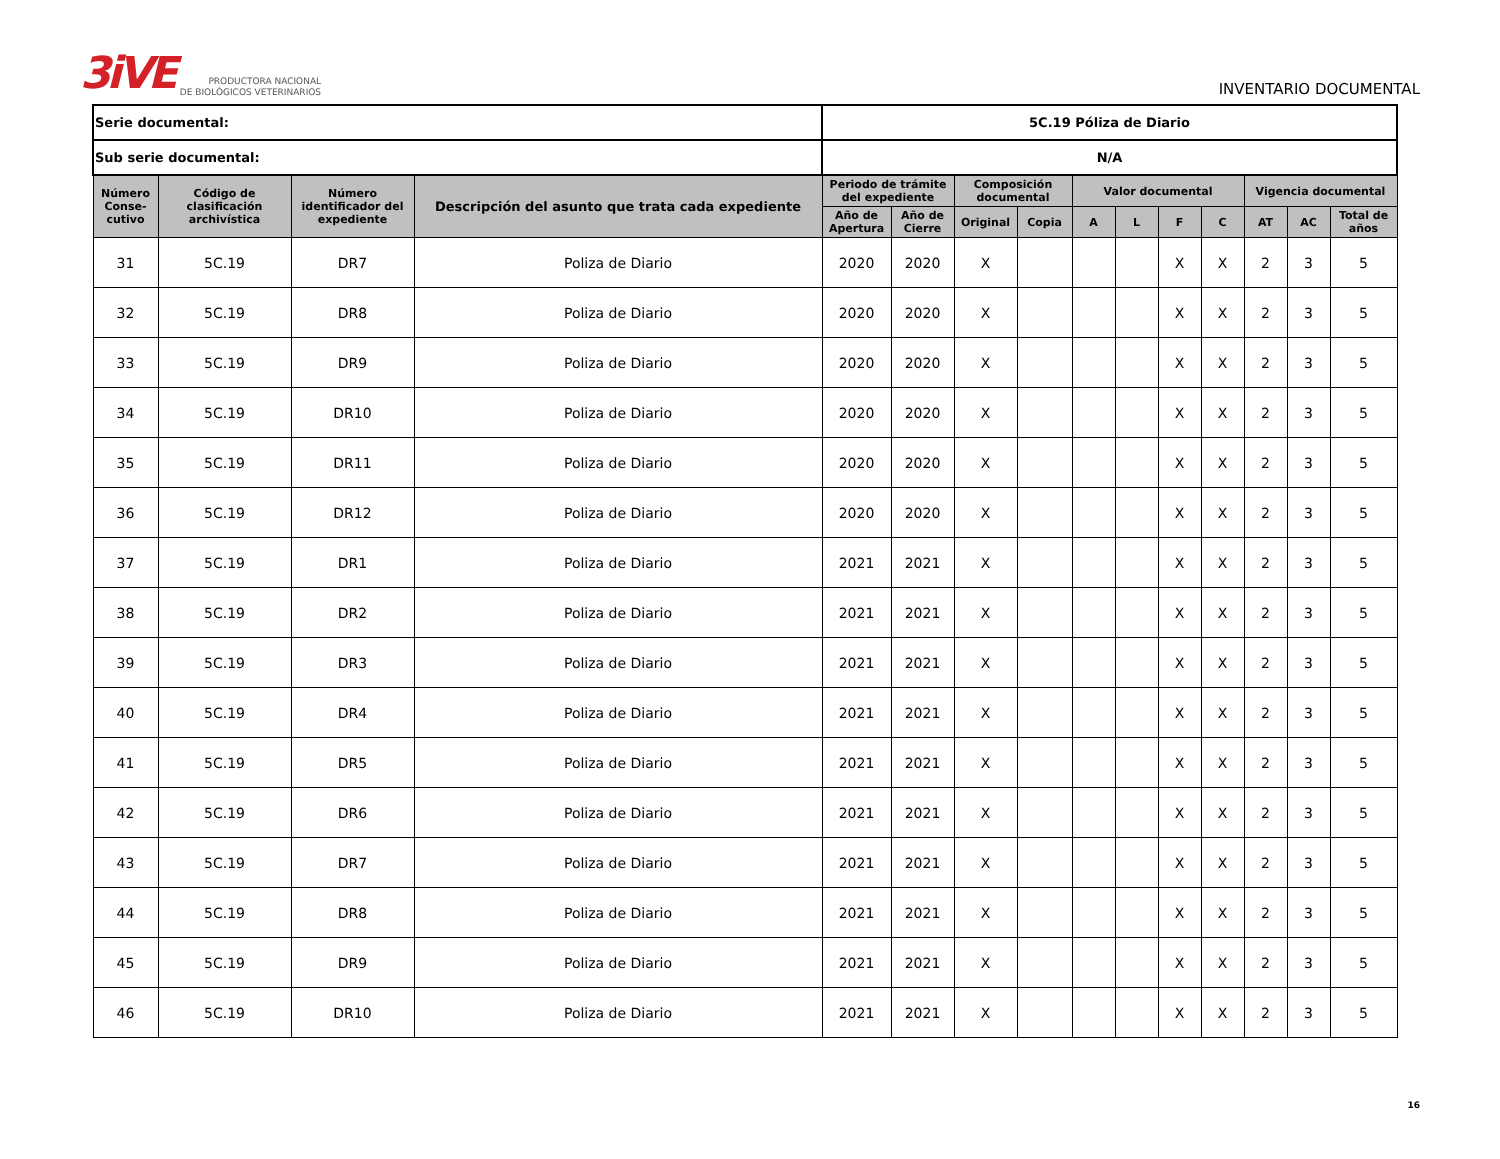3iVE PRODUCTORA NACIONAL
DE BIOLÓGICOS VETERINARIOS
INVENTARIO DOCUMENTAL
| Serie documental: | | | | 5C.19 Póliza de Diario | | | | | | | | | | |
| Sub serie documental: | | | | N/A | | | | | | | | | | |
| Número Conse-cutivo | Código de clasificación archivística | Número identificador del expediente | Descripción del asunto que trata cada expediente | Periodo de trámite del expediente | | Composición documental | | Valor documental | | | | Vigencia documental | | |
| | | | | Año de Apertura | Año de Cierre | Original | Copia | A | L | F | C | AT | AC | Total de años |
| 31 | 5C.19 | DR7 | Poliza de Diario | 2020 | 2020 | X | | | | X | X | 2 | 3 | 5 |
| 32 | 5C.19 | DR8 | Poliza de Diario | 2020 | 2020 | X | | | | X | X | 2 | 3 | 5 |
| 33 | 5C.19 | DR9 | Poliza de Diario | 2020 | 2020 | X | | | | X | X | 2 | 3 | 5 |
| 34 | 5C.19 | DR10 | Poliza de Diario | 2020 | 2020 | X | | | | X | X | 2 | 3 | 5 |
| 35 | 5C.19 | DR11 | Poliza de Diario | 2020 | 2020 | X | | | | X | X | 2 | 3 | 5 |
| 36 | 5C.19 | DR12 | Poliza de Diario | 2020 | 2020 | X | | | | X | X | 2 | 3 | 5 |
| 37 | 5C.19 | DR1 | Poliza de Diario | 2021 | 2021 | X | | | | X | X | 2 | 3 | 5 |
| 38 | 5C.19 | DR2 | Poliza de Diario | 2021 | 2021 | X | | | | X | X | 2 | 3 | 5 |
| 39 | 5C.19 | DR3 | Poliza de Diario | 2021 | 2021 | X | | | | X | X | 2 | 3 | 5 |
| 40 | 5C.19 | DR4 | Poliza de Diario | 2021 | 2021 | X | | | | X | X | 2 | 3 | 5 |
| 41 | 5C.19 | DR5 | Poliza de Diario | 2021 | 2021 | X | | | | X | X | 2 | 3 | 5 |
| 42 | 5C.19 | DR6 | Poliza de Diario | 2021 | 2021 | X | | | | X | X | 2 | 3 | 5 |
| 43 | 5C.19 | DR7 | Poliza de Diario | 2021 | 2021 | X | | | | X | X | 2 | 3 | 5 |
| 44 | 5C.19 | DR8 | Poliza de Diario | 2021 | 2021 | X | | | | X | X | 2 | 3 | 5 |
| 45 | 5C.19 | DR9 | Poliza de Diario | 2021 | 2021 | X | | | | X | X | 2 | 3 | 5 |
| 46 | 5C.19 | DR10 | Poliza de Diario | 2021 | 2021 | X | | | | X | X | 2 | 3 | 5 |
16